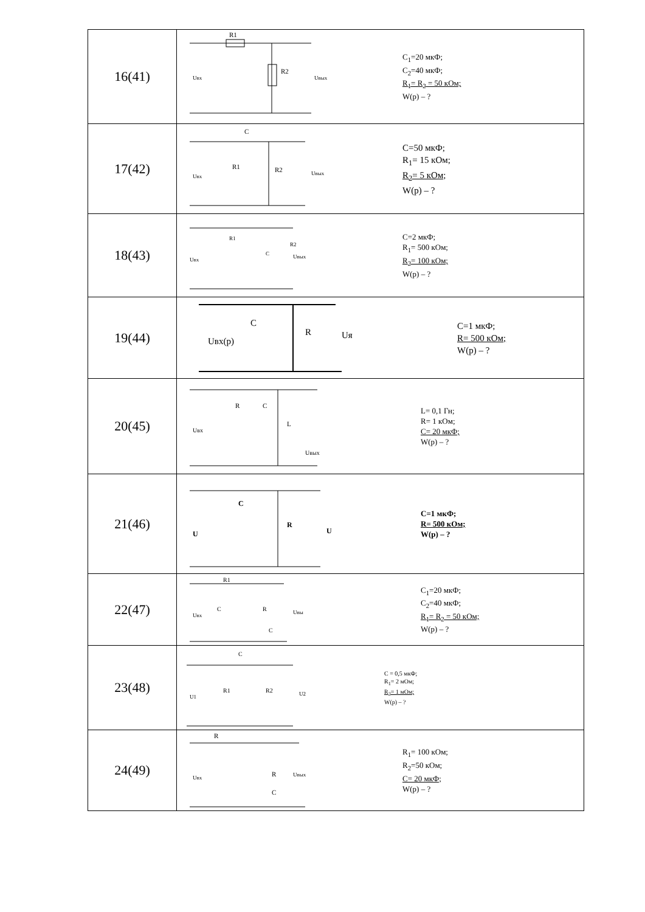| 16(41) | R1 R2 Uвх Uвых C<sub>1</sub>=20 мкФ; C<sub>2</sub>=40 мкФ; R<sub>1</sub>= R<sub>2</sub> = 50 кОм; W(p) – ? |
| 17(42) | C R1 R2 Uвх Uвых C=50 мкФ; R<sub>1</sub>= 15 кОм; R<sub>2</sub>= 5 кОм; W(p) – ? |
| 18(43) | R1 C R2 Uвх Uвых C=2 мкФ; R<sub>1</sub>= 500 кОм; R<sub>2</sub>= 100 кОм; W(p) – ? |
| 19(44) | C R Uвх(p) Uя C=1 мкФ; R= 500 кОм; W(p) – ? |
| 20(45) | R C L Uвх Uвых L= 0,1 Гн; R= 1 кОм; C= 20 мкФ; W(p) – ? |
| 21(46) | C R U U C=1 мкФ; R= 500 кОм; W(p) – ? |
| 22(47) | R1 C R C Uвх Uвы C<sub>1</sub>=20 мкФ; C<sub>2</sub>=40 мкФ; R<sub>1</sub>= R<sub>2</sub> = 50 кОм; W(p) – ? |
| 23(48) | C R1 R2 U1 U2 C = 0,5 мкФ; R<sub>1</sub>= 2 мОм; R<sub>2</sub>= 1 мОм; W(p) – ? |
| 24(49) | R R C Uвх Uвых R<sub>1</sub>= 100 кОм; R<sub>2</sub>=50 кОм; C= 20 мкФ; W(p) – ? |